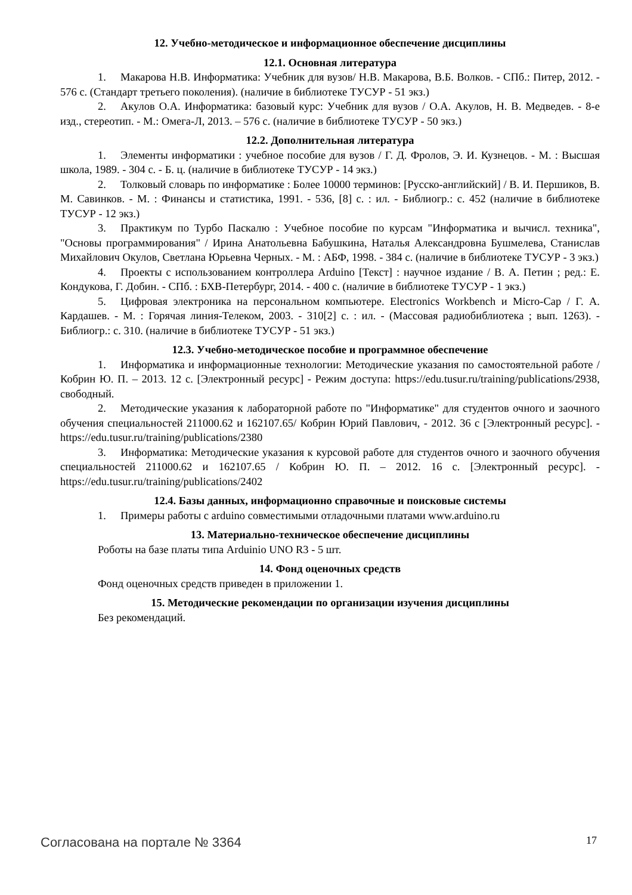12. Учебно-методическое и информационное обеспечение дисциплины
12.1. Основная литература
1. Макарова Н.В. Информатика: Учебник для вузов/ Н.В. Макарова, В.Б. Волков. - СПб.: Питер, 2012. - 576 с. (Стандарт третьего поколения). (наличие в библиотеке ТУСУР - 51 экз.)
2. Акулов О.А. Информатика: базовый курс: Учебник для вузов / О.А. Акулов, Н. В. Медведев. - 8-е изд., стереотип. - М.: Омега-Л, 2013. – 576 с. (наличие в библиотеке ТУСУР - 50 экз.)
12.2. Дополнительная литература
1. Элементы информатики : учебное пособие для вузов / Г. Д. Фролов, Э. И. Кузнецов. - М. : Высшая школа, 1989. - 304 с. - Б. ц. (наличие в библиотеке ТУСУР - 14 экз.)
2. Толковый словарь по информатике : Более 10000 терминов: [Русско-английский] / В. И. Першиков, В. М. Савинков. - М. : Финансы и статистика, 1991. - 536, [8] с. : ил. - Библиогр.: с. 452 (наличие в библиотеке ТУСУР - 12 экз.)
3. Практикум по Турбо Паскалю : Учебное пособие по курсам "Информатика и вычисл. техника", "Основы программирования" / Ирина Анатольевна Бабушкина, Наталья Александровна Бушмелева, Станислав Михайлович Окулов, Светлана Юрьевна Черных. - М. : АБФ, 1998. - 384 с. (наличие в библиотеке ТУСУР - 3 экз.)
4. Проекты с использованием контроллера Arduino [Текст] : научное издание / В. А. Петин ; ред.: Е. Кондукова, Г. Добин. - СПб. : БХВ-Петербург, 2014. - 400 с. (наличие в библиотеке ТУСУР - 1 экз.)
5. Цифровая электроника на персональном компьютере. Electronics Workbench и Micro-Cap / Г. А. Кардашев. - М. : Горячая линия-Телеком, 2003. - 310[2] с. : ил. - (Массовая радиобиблиотека ; вып. 1263). - Библиогр.: с. 310. (наличие в библиотеке ТУСУР - 51 экз.)
12.3. Учебно-методическое пособие и программное обеспечение
1. Информатика и информационные технологии: Методические указания по самостоятельной работе / Кобрин Ю. П. – 2013. 12 с. [Электронный ресурс] - Режим доступа: https://edu.tusur.ru/training/publications/2938, свободный.
2. Методические указания к лабораторной работе по "Информатике" для студентов очного и заочного обучения специальностей 211000.62 и 162107.65/ Кобрин Юрий Павлович, - 2012. 36 с [Электронный ресурс]. - https://edu.tusur.ru/training/publications/2380
3. Информатика: Методические указания к курсовой работе для студентов очного и заочного обучения специальностей 211000.62 и 162107.65 / Кобрин Ю. П. – 2012. 16 с. [Электронный ресурс]. - https://edu.tusur.ru/training/publications/2402
12.4. Базы данных, информационно справочные и поисковые системы
1. Примеры работы с arduino совместимыми отладочными платами www.arduino.ru
13. Материально-техническое обеспечение дисциплины
Роботы на базе платы типа Arduinio UNO R3 - 5 шт.
14. Фонд оценочных средств
Фонд оценочных средств приведен в приложении 1.
15. Методические рекомендации по организации изучения дисциплины
Без рекомендаций.
Согласована на портале № 3364 17